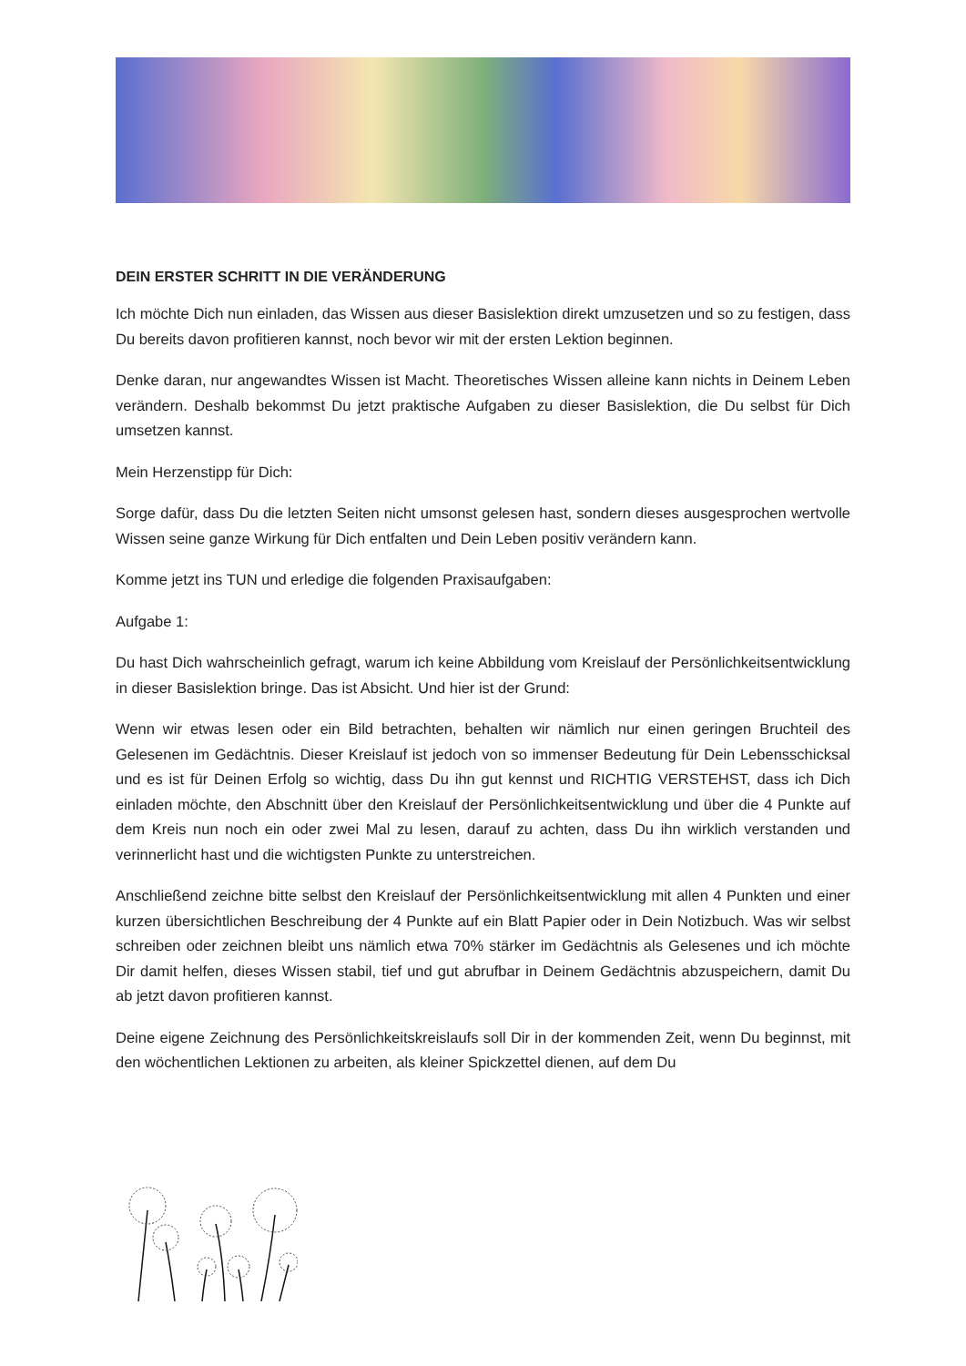DEIN ERSTER SCHRITT IN DIE VERÄNDERUNG
Ich möchte Dich nun einladen, das Wissen aus dieser Basislektion direkt umzusetzen und so zu festigen, dass Du bereits davon profitieren kannst, noch bevor wir mit der ersten Lektion beginnen.
Denke daran, nur angewandtes Wissen ist Macht. Theoretisches Wissen alleine kann nichts in Deinem Leben verändern. Deshalb bekommst Du jetzt praktische Aufgaben zu dieser Basislektion, die Du selbst für Dich umsetzen kannst.
Mein Herzenstipp für Dich:
Sorge dafür, dass Du die letzten Seiten nicht umsonst gelesen hast, sondern dieses ausgesprochen wertvolle Wissen seine ganze Wirkung für Dich entfalten und Dein Leben positiv verändern kann.
Komme jetzt ins TUN und erledige die folgenden Praxisaufgaben:
Aufgabe 1:
Du hast Dich wahrscheinlich gefragt, warum ich keine Abbildung vom Kreislauf der Persönlichkeitsentwicklung in dieser Basislektion bringe. Das ist Absicht. Und hier ist der Grund:
Wenn wir etwas lesen oder ein Bild betrachten, behalten wir nämlich nur einen geringen Bruchteil des Gelesenen im Gedächtnis. Dieser Kreislauf ist jedoch von so immenser Bedeutung für Dein Lebensschicksal und es ist für Deinen Erfolg so wichtig, dass Du ihn gut kennst und RICHTIG VERSTEHST, dass ich Dich einladen möchte, den Abschnitt über den Kreislauf der Persönlichkeitsentwicklung und über die 4 Punkte auf dem Kreis nun noch ein oder zwei Mal zu lesen, darauf zu achten, dass Du ihn wirklich verstanden und verinnerlicht hast und die wichtigsten Punkte zu unterstreichen.
Anschließend zeichne bitte selbst den Kreislauf der Persönlichkeitsentwicklung mit allen 4 Punkten und einer kurzen übersichtlichen Beschreibung der 4 Punkte auf ein Blatt Papier oder in Dein Notizbuch. Was wir selbst schreiben oder zeichnen bleibt uns nämlich etwa 70% stärker im Gedächtnis als Gelesenes und ich möchte Dir damit helfen, dieses Wissen stabil, tief und gut abrufbar in Deinem Gedächtnis abzuspeichern, damit Du ab jetzt davon profitieren kannst.
Deine eigene Zeichnung des Persönlichkeitskreislaufs soll Dir in der kommenden Zeit, wenn Du beginnst, mit den wöchentlichen Lektionen zu arbeiten, als kleiner Spickzettel dienen, auf dem Du